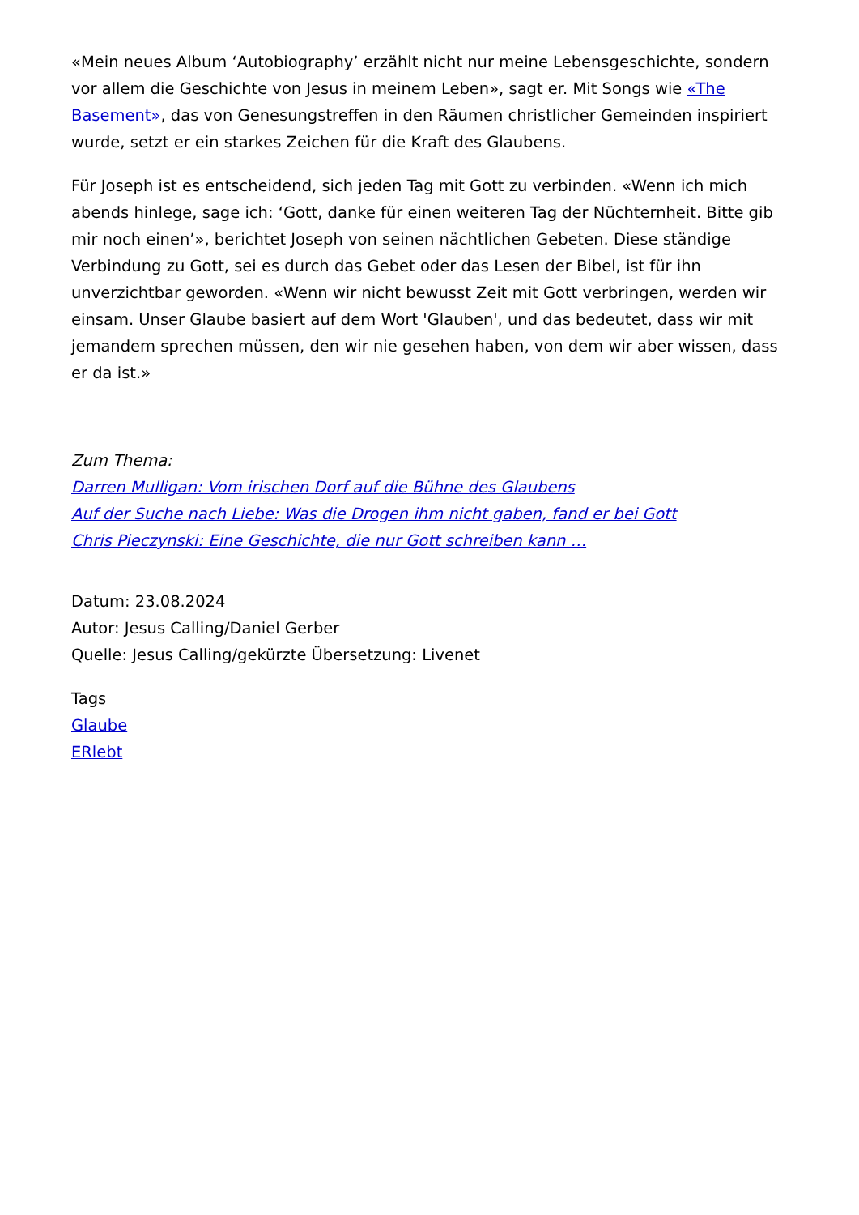«Mein neues Album ‘Autobiography’ erzählt nicht nur meine Lebensgeschichte, sondern vor allem die Geschichte von Jesus in meinem Leben», sagt er. Mit Songs wie «The Basement», das von Genesungstreffen in den Räumen christlicher Gemeinden inspiriert wurde, setzt er ein starkes Zeichen für die Kraft des Glaubens.
Für Joseph ist es entscheidend, sich jeden Tag mit Gott zu verbinden. «Wenn ich mich abends hinlege, sage ich: ‘Gott, danke für einen weiteren Tag der Nüchternheit. Bitte gib mir noch einen’», berichtet Joseph von seinen nächtlichen Gebeten. Diese ständige Verbindung zu Gott, sei es durch das Gebet oder das Lesen der Bibel, ist für ihn unverzichtbar geworden. «Wenn wir nicht bewusst Zeit mit Gott verbringen, werden wir einsam. Unser Glaube basiert auf dem Wort 'Glauben', und das bedeutet, dass wir mit jemandem sprechen müssen, den wir nie gesehen haben, von dem wir aber wissen, dass er da ist.»
Zum Thema:
Darren Mulligan: Vom irischen Dorf auf die Bühne des Glaubens
Auf der Suche nach Liebe: Was die Drogen ihm nicht gaben, fand er bei Gott
Chris Pieczynski: Eine Geschichte, die nur Gott schreiben kann …
Datum: 23.08.2024
Autor: Jesus Calling/Daniel Gerber
Quelle: Jesus Calling/gekürzte Übersetzung: Livenet
Tags
Glaube
ERlebt